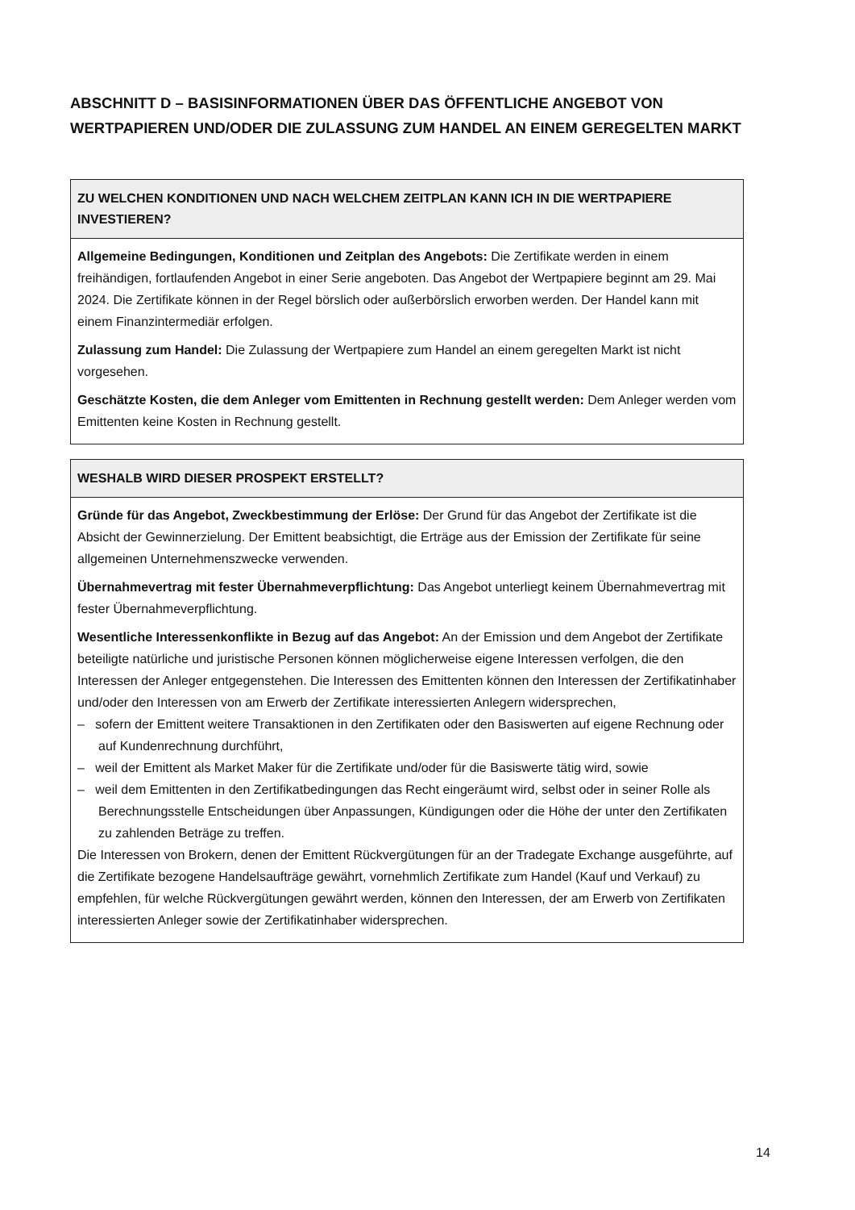ABSCHNITT D – BASISINFORMATIONEN ÜBER DAS ÖFFENTLICHE ANGEBOT VON WERTPAPIEREN UND/ODER DIE ZULASSUNG ZUM HANDEL AN EINEM GEREGELTEN MARKT
| ZU WELCHEN KONDITIONEN UND NACH WELCHEM ZEITPLAN KANN ICH IN DIE WERTPAPIERE INVESTIEREN? |
| --- |
| Allgemeine Bedingungen, Konditionen und Zeitplan des Angebots: Die Zertifikate werden in einem freihändigen, fortlaufenden Angebot in einer Serie angeboten. Das Angebot der Wertpapiere beginnt am 29. Mai 2024. Die Zertifikate können in der Regel börslich oder außerbörslich erworben werden. Der Handel kann mit einem Finanzintermediär erfolgen. Zulassung zum Handel: Die Zulassung der Wertpapiere zum Handel an einem geregelten Markt ist nicht vorgesehen. Geschätzte Kosten, die dem Anleger vom Emittenten in Rechnung gestellt werden: Dem Anleger werden vom Emittenten keine Kosten in Rechnung gestellt. |
| WESHALB WIRD DIESER PROSPEKT ERSTELLT? |
| --- |
| Gründe für das Angebot, Zweckbestimmung der Erlöse: Der Grund für das Angebot der Zertifikate ist die Absicht der Gewinnerzielung. Der Emittent beabsichtigt, die Erträge aus der Emission der Zertifikate für seine allgemeinen Unternehmenszwecke verwenden. Übernahmevertrag mit fester Übernahmeverpflichtung: Das Angebot unterliegt keinem Übernahmevertrag mit fester Übernahmeverpflichtung. Wesentliche Interessenkonflikte in Bezug auf das Angebot: An der Emission und dem Angebot der Zertifikate beteiligte natürliche und juristische Personen können möglicherweise eigene Interessen verfolgen, die den Interessen der Anleger entgegenstehen. Die Interessen des Emittenten können den Interessen der Zertifikatinhaber und/oder den Interessen von am Erwerb der Zertifikate interessierten Anlegern widersprechen, – sofern der Emittent weitere Transaktionen in den Zertifikaten oder den Basiswerten auf eigene Rechnung oder auf Kundenrechnung durchführt, – weil der Emittent als Market Maker für die Zertifikate und/oder für die Basiswerte tätig wird, sowie – weil dem Emittenten in den Zertifikatbedingungen das Recht eingeräumt wird, selbst oder in seiner Rolle als Berechnungsstelle Entscheidungen über Anpassungen, Kündigungen oder die Höhe der unter den Zertifikaten zu zahlenden Beträge zu treffen. Die Interessen von Brokern, denen der Emittent Rückvergütungen für an der Tradegate Exchange ausgeführte, auf die Zertifikate bezogene Handelsaufträge gewährt, vornehmlich Zertifikate zum Handel (Kauf und Verkauf) zu empfehlen, für welche Rückvergütungen gewährt werden, können den Interessen, der am Erwerb von Zertifikaten interessierten Anleger sowie der Zertifikatinhaber widersprechen. |
14